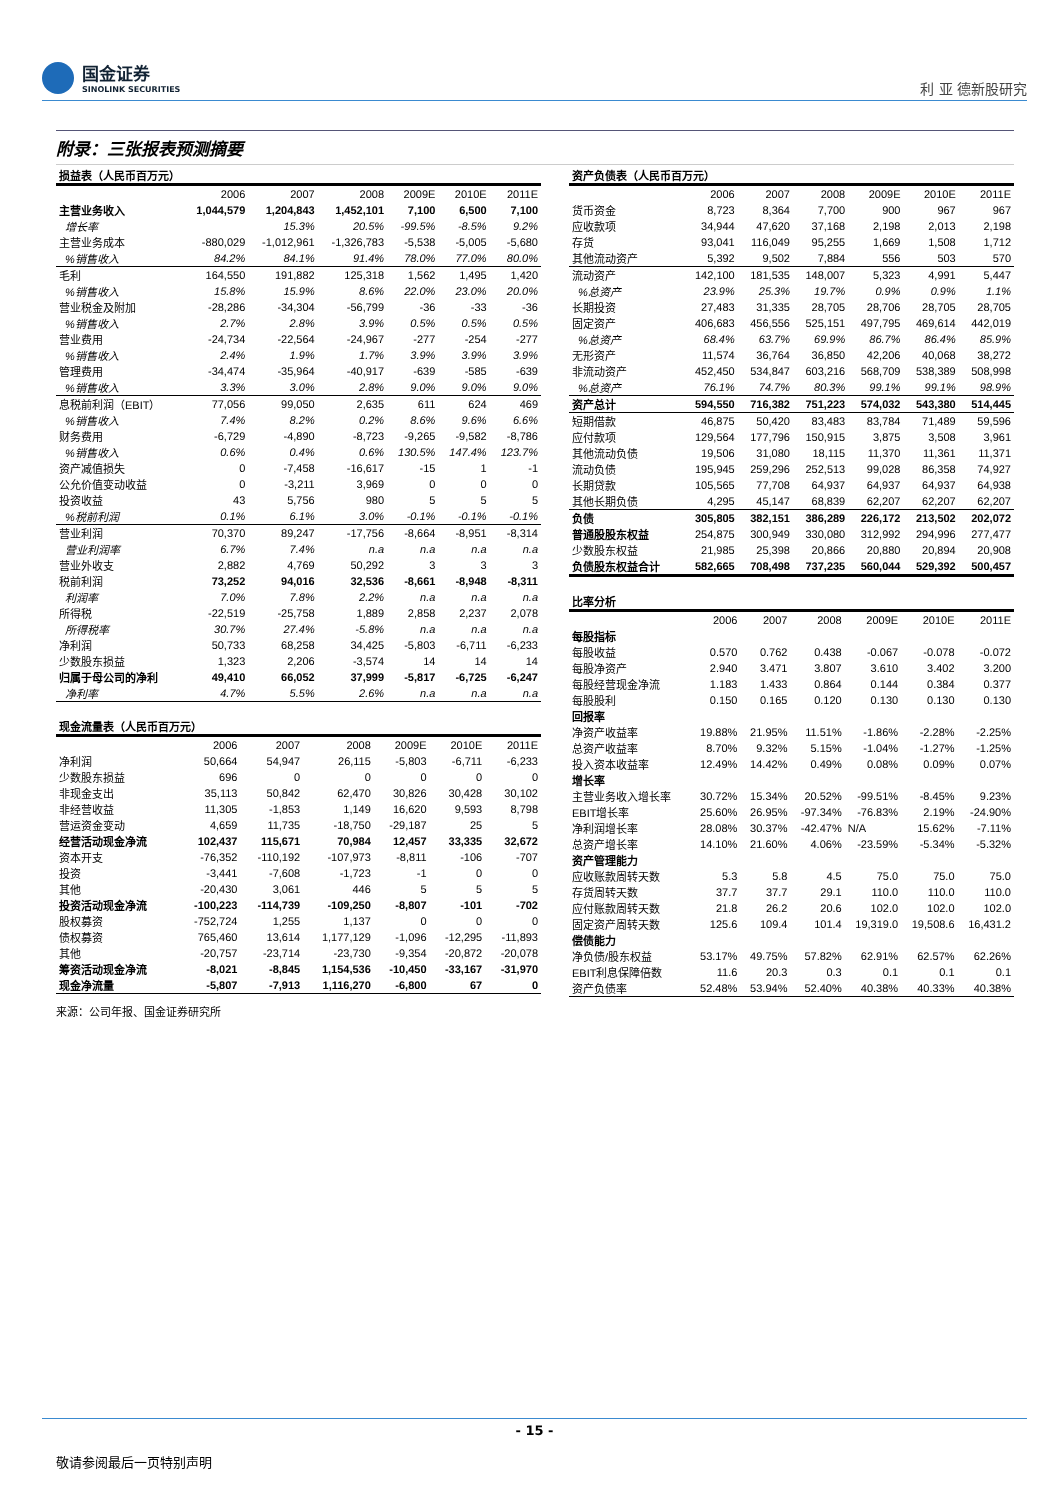国金证券
SINOLINK SECURITIES
利 亚 德新股研究
附录：三张报表预测摘要
| 损益表（人民币百万元） | | | | | | |
| --- | --- | --- | --- | --- | --- | --- |
| | 2006 | 2007 | 2008 | 2009E | 2010E | 2011E |
| 主营业务收入 | 1,044,579 | 1,204,843 | 1,452,101 | 7,100 | 6,500 | 7,100 |
| 增长率 | | 15.3% | 20.5% | -99.5% | -8.5% | 9.2% |
| 主营业务成本 | -880,029 | -1,012,961 | -1,326,783 | -5,538 | -5,005 | -5,680 |
| %销售收入 | 84.2% | 84.1% | 91.4% | 78.0% | 77.0% | 80.0% |
| 毛利 | 164,550 | 191,882 | 125,318 | 1,562 | 1,495 | 1,420 |
| %销售收入 | 15.8% | 15.9% | 8.6% | 22.0% | 23.0% | 20.0% |
| 营业税金及附加 | -28,286 | -34,304 | -56,799 | -36 | -33 | -36 |
| %销售收入 | 2.7% | 2.8% | 3.9% | 0.5% | 0.5% | 0.5% |
| 营业费用 | -24,734 | -22,564 | -24,967 | -277 | -254 | -277 |
| %销售收入 | 2.4% | 1.9% | 1.7% | 3.9% | 3.9% | 3.9% |
| 管理费用 | -34,474 | -35,964 | -40,917 | -639 | -585 | -639 |
| %销售收入 | 3.3% | 3.0% | 2.8% | 9.0% | 9.0% | 9.0% |
| 息税前利润（EBIT） | 77,056 | 99,050 | 2,635 | 611 | 624 | 469 |
| %销售收入 | 7.4% | 8.2% | 0.2% | 8.6% | 9.6% | 6.6% |
| 财务费用 | -6,729 | -4,890 | -8,723 | -9,265 | -9,582 | -8,786 |
| %销售收入 | 0.6% | 0.4% | 0.6% | 130.5% | 147.4% | 123.7% |
| 资产减值损失 | 0 | -7,458 | -16,617 | -15 | 1 | -1 |
| 公允价值变动收益 | 0 | -3,211 | 3,969 | 0 | 0 | 0 |
| 投资收益 | 43 | 5,756 | 980 | 5 | 5 | 5 |
| %税前利润 | 0.1% | 6.1% | 3.0% | -0.1% | -0.1% | -0.1% |
| 营业利润 | 70,370 | 89,247 | -17,756 | -8,664 | -8,951 | -8,314 |
| 营业利润率 | 6.7% | 7.4% | n.a | n.a | n.a | n.a |
| 营业外收支 | 2,882 | 4,769 | 50,292 | 3 | 3 | 3 |
| 税前利润 | 73,252 | 94,016 | 32,536 | -8,661 | -8,948 | -8,311 |
| 利润率 | 7.0% | 7.8% | 2.2% | n.a | n.a | n.a |
| 所得税 | -22,519 | -25,758 | 1,889 | 2,858 | 2,237 | 2,078 |
| 所得税率 | 30.7% | 27.4% | -5.8% | n.a | n.a | n.a |
| 净利润 | 50,733 | 68,258 | 34,425 | -5,803 | -6,711 | -6,233 |
| 少数股东损益 | 1,323 | 2,206 | -3,574 | 14 | 14 | 14 |
| 归属于母公司的净利 | 49,410 | 66,052 | 37,999 | -5,817 | -6,725 | -6,247 |
| 净利率 | 4.7% | 5.5% | 2.6% | n.a | n.a | n.a |
| 现金流量表（人民币百万元） | | | | | | |
| --- | --- | --- | --- | --- | --- | --- |
| | 2006 | 2007 | 2008 | 2009E | 2010E | 2011E |
| 净利润 | 50,664 | 54,947 | 26,115 | -5,803 | -6,711 | -6,233 |
| 少数股东损益 | 696 | 0 | 0 | 0 | 0 | 0 |
| 非现金支出 | 35,113 | 50,842 | 62,470 | 30,826 | 30,428 | 30,102 |
| 非经营收益 | 11,305 | -1,853 | 1,149 | 16,620 | 9,593 | 8,798 |
| 营运资金变动 | 4,659 | 11,735 | -18,750 | -29,187 | 25 | 5 |
| 经营活动现金净流 | 102,437 | 115,671 | 70,984 | 12,457 | 33,335 | 32,672 |
| 资本开支 | -76,352 | -110,192 | -107,973 | -8,811 | -106 | -707 |
| 投资 | -3,441 | -7,608 | -1,723 | -1 | 0 | 0 |
| 其他 | -20,430 | 3,061 | 446 | 5 | 5 | 5 |
| 投资活动现金净流 | -100,223 | -114,739 | -109,250 | -8,807 | -101 | -702 |
| 股权募资 | -752,724 | 1,255 | 1,137 | 0 | 0 | 0 |
| 债权募资 | 765,460 | 13,614 | 1,177,129 | -1,096 | -12,295 | -11,893 |
| 其他 | -20,757 | -23,714 | -23,730 | -9,354 | -20,872 | -20,078 |
| 筹资活动现金净流 | -8,021 | -8,845 | 1,154,536 | -10,450 | -33,167 | -31,970 |
| 现金净流量 | -5,807 | -7,913 | 1,116,270 | -6,800 | 67 | 0 |
| 资产负债表（人民币百万元） | | | | | | |
| --- | --- | --- | --- | --- | --- | --- |
| | 2006 | 2007 | 2008 | 2009E | 2010E | 2011E |
| 货币资金 | 8,723 | 8,364 | 7,700 | 900 | 967 | 967 |
| 应收款项 | 34,944 | 47,620 | 37,168 | 2,198 | 2,013 | 2,198 |
| 存货 | 93,041 | 116,049 | 95,255 | 1,669 | 1,508 | 1,712 |
| 其他流动资产 | 5,392 | 9,502 | 7,884 | 556 | 503 | 570 |
| 流动资产 | 142,100 | 181,535 | 148,007 | 5,323 | 4,991 | 5,447 |
| %总资产 | 23.9% | 25.3% | 19.7% | 0.9% | 0.9% | 1.1% |
| 长期投资 | 27,483 | 31,335 | 28,705 | 28,706 | 28,705 | 28,705 |
| 固定资产 | 406,683 | 456,556 | 525,151 | 497,795 | 469,614 | 442,019 |
| %总资产 | 68.4% | 63.7% | 69.9% | 86.7% | 86.4% | 85.9% |
| 无形资产 | 11,574 | 36,764 | 36,850 | 42,206 | 40,068 | 38,272 |
| 非流动资产 | 452,450 | 534,847 | 603,216 | 568,709 | 538,389 | 508,998 |
| %总资产 | 76.1% | 74.7% | 80.3% | 99.1% | 99.1% | 98.9% |
| 资产总计 | 594,550 | 716,382 | 751,223 | 574,032 | 543,380 | 514,445 |
| 短期借款 | 46,875 | 50,420 | 83,483 | 83,784 | 71,489 | 59,596 |
| 应付款项 | 129,564 | 177,796 | 150,915 | 3,875 | 3,508 | 3,961 |
| 其他流动负债 | 19,506 | 31,080 | 18,115 | 11,370 | 11,361 | 11,371 |
| 流动负债 | 195,945 | 259,296 | 252,513 | 99,028 | 86,358 | 74,927 |
| 长期贷款 | 105,565 | 77,708 | 64,937 | 64,937 | 64,937 | 64,938 |
| 其他长期负债 | 4,295 | 45,147 | 68,839 | 62,207 | 62,207 | 62,207 |
| 负债 | 305,805 | 382,151 | 386,289 | 226,172 | 213,502 | 202,072 |
| 普通股股东权益 | 254,875 | 300,949 | 330,080 | 312,992 | 294,996 | 277,477 |
| 少数股东权益 | 21,985 | 25,398 | 20,866 | 20,880 | 20,894 | 20,908 |
| 负债股东权益合计 | 582,665 | 708,498 | 737,235 | 560,044 | 529,392 | 500,457 |
| 比率分析 | | | | | | |
| --- | --- | --- | --- | --- | --- | --- |
| | 2006 | 2007 | 2008 | 2009E | 2010E | 2011E |
| 每股指标 | | | | | | |
| 每股收益 | 0.570 | 0.762 | 0.438 | -0.067 | -0.078 | -0.072 |
| 每股净资产 | 2.940 | 3.471 | 3.807 | 3.610 | 3.402 | 3.200 |
| 每股经营现金净流 | 1.183 | 1.433 | 0.864 | 0.144 | 0.384 | 0.377 |
| 每股股利 | 0.150 | 0.165 | 0.120 | 0.130 | 0.130 | 0.130 |
| 回报率 | | | | | | |
| 净资产收益率 | 19.88% | 21.95% | 11.51% | -1.86% | -2.28% | -2.25% |
| 总资产收益率 | 8.70% | 9.32% | 5.15% | -1.04% | -1.27% | -1.25% |
| 投入资本收益率 | 12.49% | 14.42% | 0.49% | 0.08% | 0.09% | 0.07% |
| 增长率 | | | | | | |
| 主营业务收入增长率 | 30.72% | 15.34% | 20.52% | -99.51% | -8.45% | 9.23% |
| EBIT增长率 | 25.60% | 26.95% | -97.34% | -76.83% | 2.19% | -24.90% |
| 净利润增长率 | 28.08% | 30.37% | -42.47% | N/A | 15.62% | -7.11% |
| 总资产增长率 | 14.10% | 21.60% | 4.06% | -23.59% | -5.34% | -5.32% |
| 资产管理能力 | | | | | | |
| 应收账款周转天数 | 5.3 | 5.8 | 4.5 | 75.0 | 75.0 | 75.0 |
| 存货周转天数 | 37.7 | 37.7 | 29.1 | 110.0 | 110.0 | 110.0 |
| 应付账款周转天数 | 21.8 | 26.2 | 20.6 | 102.0 | 102.0 | 102.0 |
| 固定资产周转天数 | 125.6 | 109.4 | 101.4 | 19,319.0 | 19,508.6 | 16,431.2 |
| 偿债能力 | | | | | | |
| 净负债/股东权益 | 53.17% | 49.75% | 57.82% | 62.91% | 62.57% | 62.26% |
| EBIT利息保障倍数 | 11.6 | 20.3 | 0.3 | 0.1 | 0.1 | 0.1 |
| 资产负债率 | 52.48% | 53.94% | 52.40% | 40.38% | 40.33% | 40.38% |
来源：公司年报、国金证券研究所
- 15 -
敬请参阅最后一页特别声明